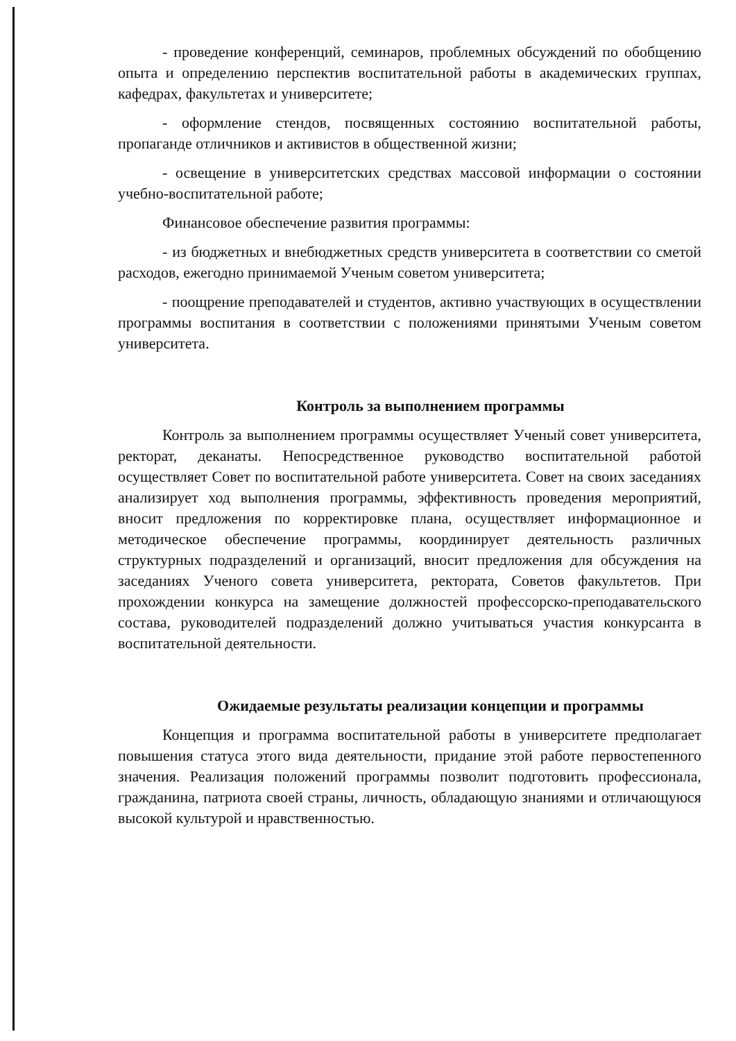- проведение конференций, семинаров, проблемных обсуждений по обобщению опыта и определению перспектив воспитательной работы в академических группах, кафедрах, факультетах и университете;
- оформление стендов, посвященных состоянию воспитательной работы, пропаганде отличников и активистов в общественной жизни;
- освещение в университетских средствах массовой информации о состоянии учебно-воспитательной работе;
Финансовое обеспечение развития программы:
- из бюджетных и внебюджетных средств университета в соответствии со сметой расходов, ежегодно принимаемой Ученым советом университета;
- поощрение преподавателей и студентов, активно участвующих в осуществлении программы воспитания в соответствии с положениями принятыми Ученым советом университета.
Контроль за выполнением программы
Контроль за выполнением программы осуществляет Ученый совет университета, ректорат, деканаты. Непосредственное руководство воспитательной работой осуществляет Совет по воспитательной работе университета. Совет на своих заседаниях анализирует ход выполнения программы, эффективность проведения мероприятий, вносит предложения по корректировке плана, осуществляет информационное и методическое обеспечение программы, координирует деятельность различных структурных подразделений и организаций, вносит предложения для обсуждения на заседаниях Ученого совета университета, ректората, Советов факультетов. При прохождении конкурса на замещение должностей профессорско-преподавательского состава, руководителей подразделений должно учитываться участия конкурсанта в воспитательной деятельности.
Ожидаемые результаты реализации концепции и программы
Концепция и программа воспитательной работы в университете предполагает повышения статуса этого вида деятельности, придание этой работе первостепенного значения. Реализация положений программы позволит подготовить профессионала, гражданина, патриота своей страны, личность, обладающую знаниями и отличающуюся высокой культурой и нравственностью.